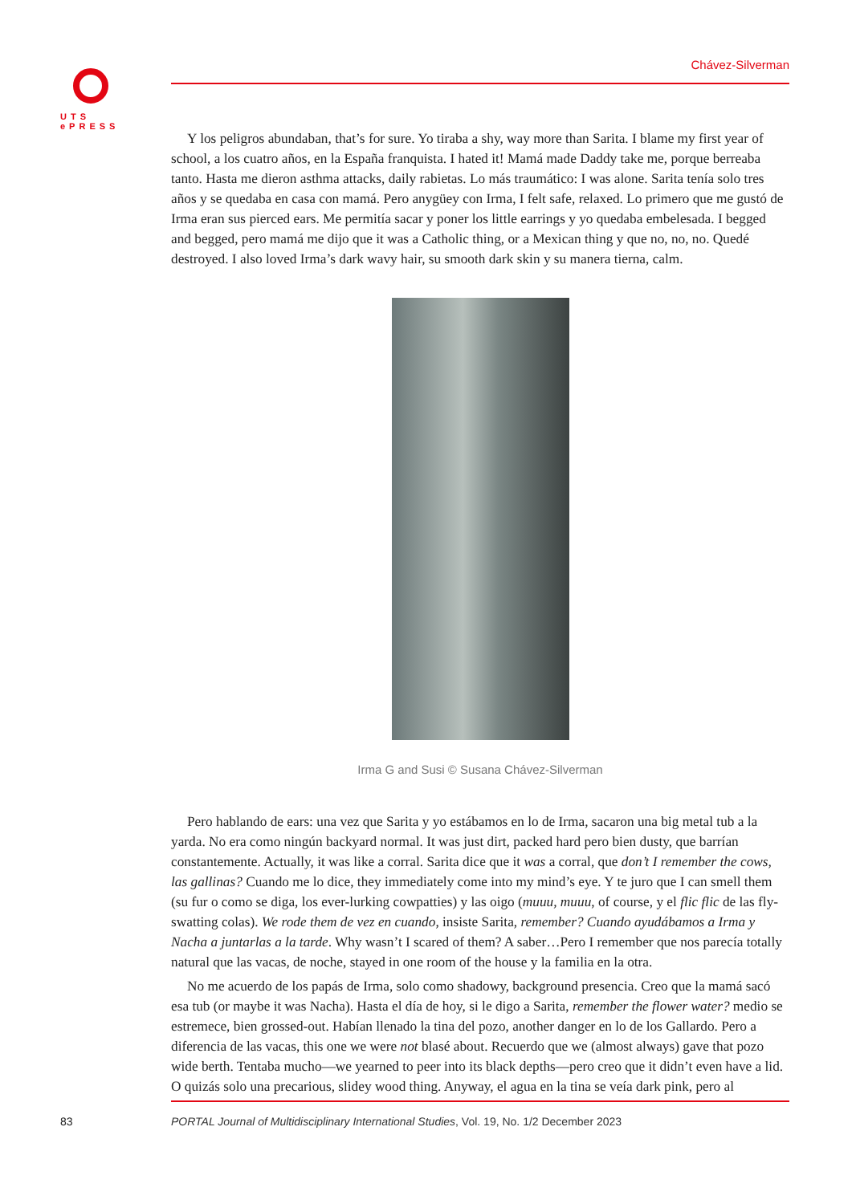UTS
ePRESS
Chávez-Silverman
Y los peligros abundaban, that’s for sure. Yo tiraba a shy, way more than Sarita. I blame my first year of school, a los cuatro años, en la España franquista. I hated it! Mamá made Daddy take me, porque berreaba tanto. Hasta me dieron asthma attacks, daily rabietas. Lo más traumático: I was alone. Sarita tenía solo tres años y se quedaba en casa con mamá. Pero anygüey con Irma, I felt safe, relaxed. Lo primero que me gustó de Irma eran sus pierced ears. Me permitía sacar y poner los little earrings y yo quedaba embelesada. I begged and begged, pero mamá me dijo que it was a Catholic thing, or a Mexican thing y que no, no, no. Quedé destroyed. I also loved Irma’s dark wavy hair, su smooth dark skin y su manera tierna, calm.
Irma G and Susi © Susana Chávez-Silverman
Pero hablando de ears: una vez que Sarita y yo estábamos en lo de Irma, sacaron una big metal tub a la yarda. No era como ningún backyard normal. It was just dirt, packed hard pero bien dusty, que barrían constantemente. Actually, it was like a corral. Sarita dice que it was a corral, que don’t I remember the cows, las gallinas? Cuando me lo dice, they immediately come into my mind’s eye. Y te juro que I can smell them (su fur o como se diga, los ever-lurking cowpatties) y las oigo (muuu, muuu, of course, y el flic flic de las fly-swatting colas). We rode them de vez en cuando, insiste Sarita, remember? Cuando ayudábamos a Irma y Nacha a juntarlas a la tarde. Why wasn’t I scared of them? A saber…Pero I remember que nos parecía totally natural que las vacas, de noche, stayed in one room of the house y la familia en la otra.
No me acuerdo de los papás de Irma, solo como shadowy, background presencia. Creo que la mamá sacó esa tub (or maybe it was Nacha). Hasta el día de hoy, si le digo a Sarita, remember the flower water? medio se estremece, bien grossed-out. Habían llenado la tina del pozo, another danger en lo de los Gallardo. Pero a diferencia de las vacas, this one we were not blasé about. Recuerdo que we (almost always) gave that pozo wide berth. Tentaba mucho—we yearned to peer into its black depths—pero creo que it didn’t even have a lid. O quizás solo una precarious, slidey wood thing. Anyway, el agua en la tina se veía dark pink, pero al
83
PORTAL Journal of Multidisciplinary International Studies, Vol. 19, No. 1/2 December 2023